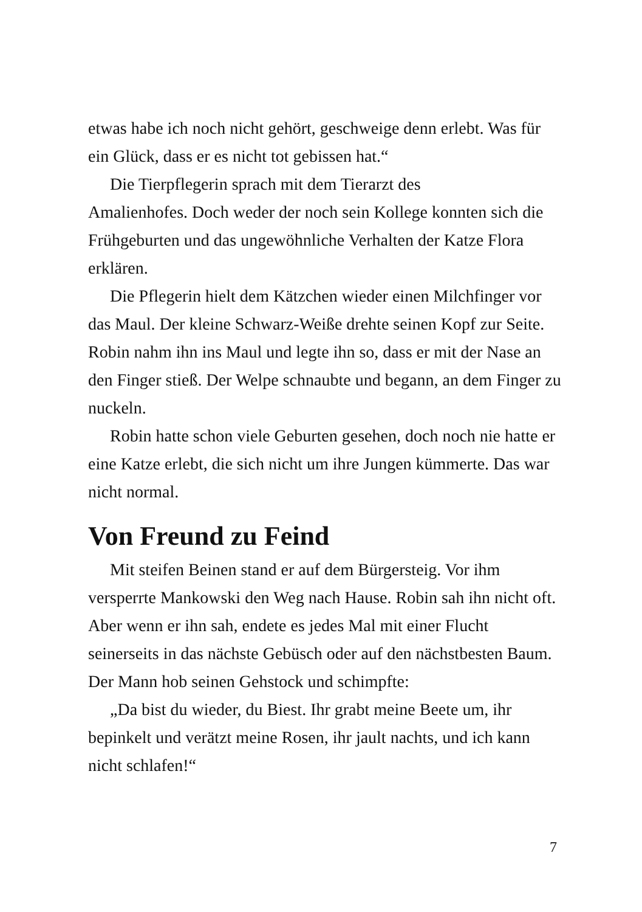etwas habe ich noch nicht gehört, geschweige denn erlebt. Was für ein Glück, dass er es nicht tot gebissen hat.“
Die Tierpflegerin sprach mit dem Tierarzt des
Amalienhofes. Doch weder der noch sein Kollege konnten sich die Frühgeburten und das ungewöhnliche Verhalten der Katze Flora erklären.
Die Pflegerin hielt dem Kätzchen wieder einen Milchfinger vor das Maul. Der kleine Schwarz-Weiße drehte seinen Kopf zur Seite. Robin nahm ihn ins Maul und legte ihn so, dass er mit der Nase an den Finger stieß. Der Welpe schnaubte und begann, an dem Finger zu nuckeln.
Robin hatte schon viele Geburten gesehen, doch noch nie hatte er eine Katze erlebt, die sich nicht um ihre Jungen kümmerte. Das war nicht normal.
Von Freund zu Feind
Mit steifen Beinen stand er auf dem Bürgersteig. Vor ihm versperrte Mankowski den Weg nach Hause. Robin sah ihn nicht oft. Aber wenn er ihn sah, endete es jedes Mal mit einer Flucht seinerseits in das nächste Gebüsch oder auf den nächstbesten Baum. Der Mann hob seinen Gehstock und schimpfte:
„Da bist du wieder, du Biest. Ihr grabt meine Beete um, ihr bepinkelt und verätzt meine Rosen, ihr jault nachts, und ich kann nicht schlafen!“
7